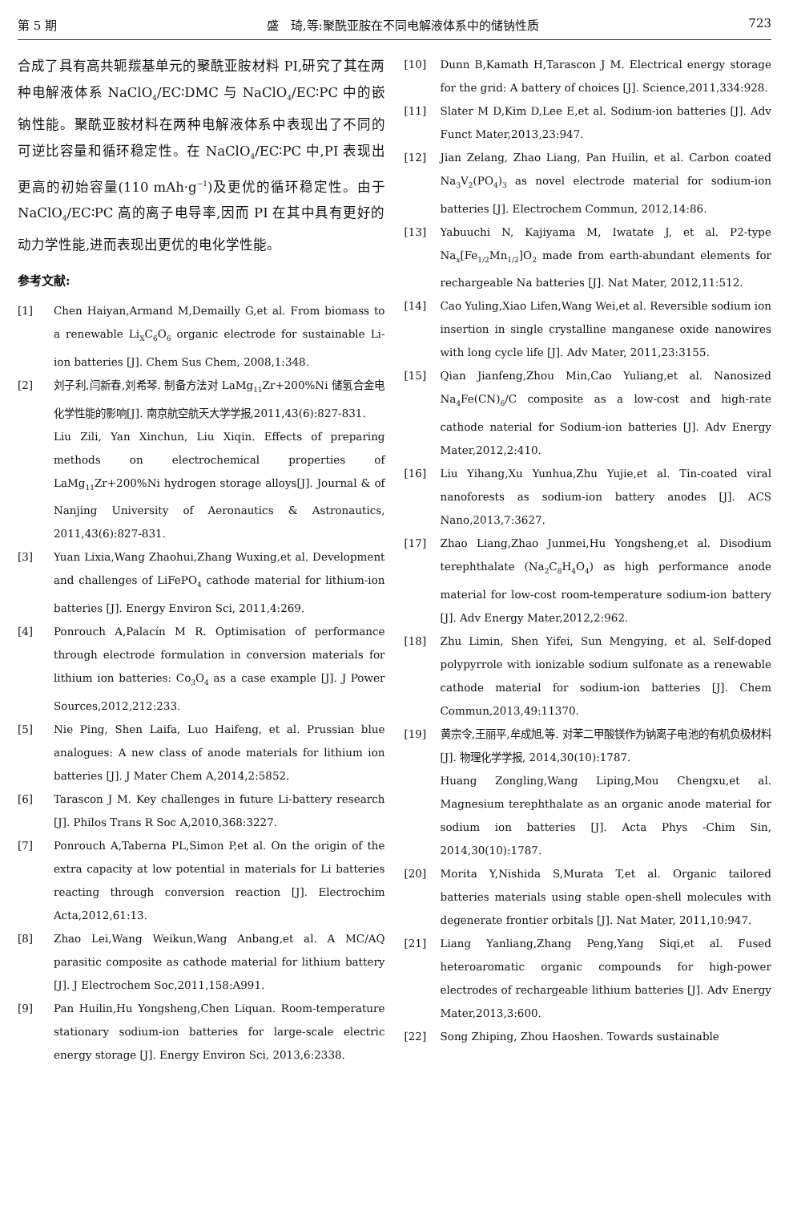第 5 期 盛　琦,等:聚酰亚胺在不同电解液体系中的储钠性质 723
合成了具有高共轭羰基单元的聚酰亚胺材料 PI,研究了其在两种电解液体系 NaClO<sub>4</sub>/EC∶DMC 与 NaClO<sub>4</sub>/EC∶PC 中的嵌钠性能。聚酰亚胺材料在两种电解液体系中表现出了不同的可逆比容量和循环稳定性。在 NaClO<sub>4</sub>/EC∶PC 中,PI 表现出更高的初始容量(110 mAh·g<sup>−1</sup>)及更优的循环稳定性。由于 NaClO<sub>4</sub>/EC∶PC 高的离子电导率,因而 PI 在其中具有更好的动力学性能,进而表现出更优的电化学性能。
参考文献:
[1] Chen Haiyan,Armand M,Demailly G,et al. From biomass to a renewable Li<sub>X</sub>C<sub>6</sub>O<sub>6</sub> organic electrode for sustainable Li-ion batteries [J]. Chem Sus Chem, 2008,1:348.
[2] 刘子利,闫新春,刘希琴. 制备方法对 LaMg<sub>11</sub>Zr+200%Ni 储氢合金电化学性能的影响[J]. 南京航空航天大学学报,2011,43(6):827-831.
Liu Zili, Yan Xinchun, Liu Xiqin. Effects of preparing methods on electrochemical properties of LaMg<sub>11</sub>Zr+200%Ni hydrogen storage alloys[J]. Journal & of Nanjing University of Aeronautics & Astronautics, 2011,43(6):827-831.
[3] Yuan Lixia,Wang Zhaohui,Zhang Wuxing,et al. Development and challenges of LiFePO<sub>4</sub> cathode material for lithium-ion batteries [J]. Energy Environ Sci, 2011,4:269.
[4] Ponrouch A,Palacín M R. Optimisation of performance through electrode formulation in conversion materials for lithium ion batteries: Co<sub>3</sub>O<sub>4</sub> as a case example [J]. J Power Sources,2012,212:233.
[5] Nie Ping, Shen Laifa, Luo Haifeng, et al. Prussian blue analogues: A new class of anode materials for lithium ion batteries [J]. J Mater Chem A,2014,2:5852.
[6] Tarascon J M. Key challenges in future Li-battery research [J]. Philos Trans R Soc A,2010,368:3227.
[7] Ponrouch A,Taberna PL,Simon P,et al. On the origin of the extra capacity at low potential in materials for Li batteries reacting through conversion reaction [J]. Electrochim Acta,2012,61:13.
[8] Zhao Lei,Wang Weikun,Wang Anbang,et al. A MC/AQ parasitic composite as cathode material for lithium battery [J]. J Electrochem Soc,2011,158:A991.
[9] Pan Huilin,Hu Yongsheng,Chen Liquan. Room-temperature stationary sodium-ion batteries for large-scale electric energy storage [J]. Energy Environ Sci, 2013,6:2338.
[10] Dunn B,Kamath H,Tarascon J M. Electrical energy storage for the grid: A battery of choices [J]. Science,2011,334:928.
[11] Slater M D,Kim D,Lee E,et al. Sodium-ion batteries [J]. Adv Funct Mater,2013,23:947.
[12] Jian Zelang, Zhao Liang, Pan Huilin, et al. Carbon coated Na<sub>3</sub>V<sub>2</sub>(PO<sub>4</sub>)<sub>3</sub> as novel electrode material for sodium-ion batteries [J]. Electrochem Commun, 2012,14:86.
[13] Yabuuchi N, Kajiyama M, Iwatate J, et al. P2-type Na<sub>x</sub>[Fe<sub>1/2</sub>Mn<sub>1/2</sub>]O<sub>2</sub> made from earth-abundant elements for rechargeable Na batteries [J]. Nat Mater, 2012,11:512.
[14] Cao Yuling,Xiao Lifen,Wang Wei,et al. Reversible sodium ion insertion in single crystalline manganese oxide nanowires with long cycle life [J]. Adv Mater, 2011,23:3155.
[15] Qian Jianfeng,Zhou Min,Cao Yuliang,et al. Nanosized Na<sub>4</sub>Fe(CN)<sub>6</sub>/C composite as a low-cost and high-rate cathode naterial for Sodium-ion batteries [J]. Adv Energy Mater,2012,2:410.
[16] Liu Yihang,Xu Yunhua,Zhu Yujie,et al. Tin-coated viral nanoforests as sodium-ion battery anodes [J]. ACS Nano,2013,7:3627.
[17] Zhao Liang,Zhao Junmei,Hu Yongsheng,et al. Disodium terephthalate (Na<sub>2</sub>C<sub>8</sub>H<sub>4</sub>O<sub>4</sub>) as high performance anode material for low-cost room-temperature sodium-ion battery [J]. Adv Energy Mater,2012,2:962.
[18] Zhu Limin, Shen Yifei, Sun Mengying, et al. Self-doped polypyrrole with ionizable sodium sulfonate as a renewable cathode material for sodium-ion batteries [J]. Chem Commun,2013,49:11370.
[19] 黄宗令,王丽平,牟成旭,等. 对苯二甲酸镁作为钠离子电池的有机负极材料[J]. 物理化学学报, 2014,30(10):1787.
Huang Zongling,Wang Liping,Mou Chengxu,et al. Magnesium terephthalate as an organic anode material for sodium ion batteries [J]. Acta Phys -Chim Sin, 2014,30(10):1787.
[20] Morita Y,Nishida S,Murata T,et al. Organic tailored batteries materials using stable open-shell molecules with degenerate frontier orbitals [J]. Nat Mater, 2011,10:947.
[21] Liang Yanliang,Zhang Peng,Yang Siqi,et al. Fused heteroaromatic organic compounds for high-power electrodes of rechargeable lithium batteries [J]. Adv Energy Mater,2013,3:600.
[22] Song Zhiping, Zhou Haoshen. Towards sustainable